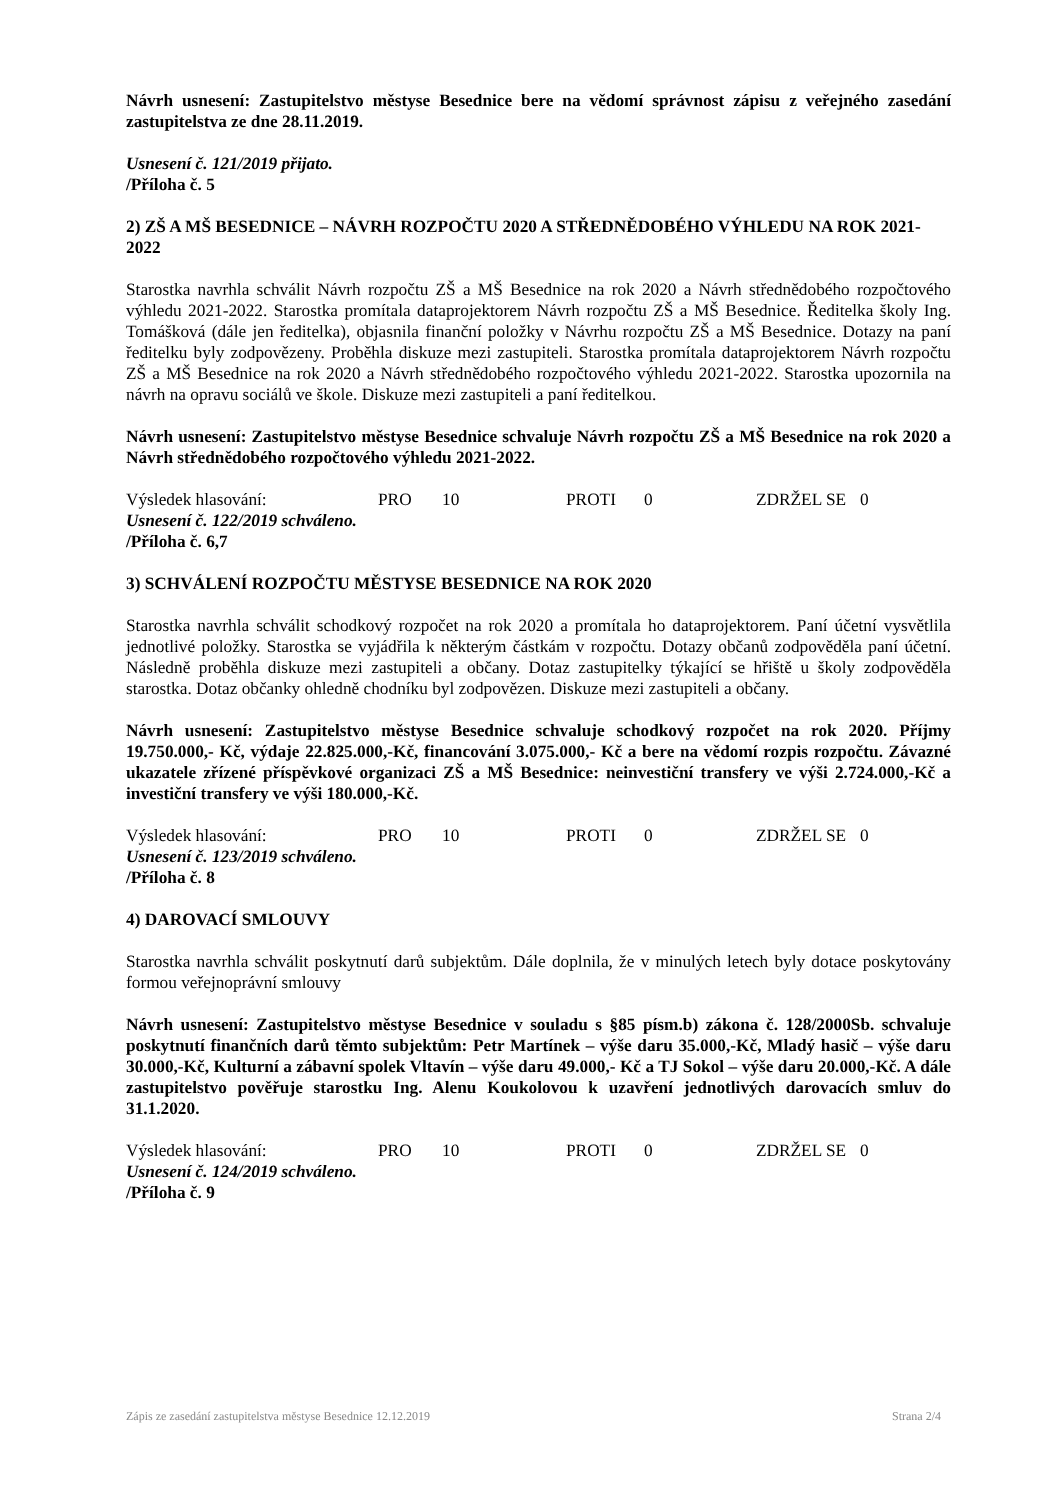Návrh usnesení: Zastupitelstvo městyse Besednice bere na vědomí správnost zápisu z veřejného zasedání zastupitelstva ze dne 28.11.2019.
Usnesení č. 121/2019 přijato.
/Příloha č. 5
2) ZŠ A MŠ BESEDNICE – NÁVRH ROZPOČTU 2020 A STŘEDNĚDOBÉHO VÝHLEDU NA ROK 2021-2022
Starostka navrhla schválit Návrh rozpočtu ZŠ a MŠ Besednice na rok 2020 a Návrh střednědobého rozpočtového výhledu 2021-2022. Starostka promítala dataprojektorem Návrh rozpočtu ZŠ a MŠ Besednice. Ředitelka školy Ing. Tomášková (dále jen ředitelka), objasnila finanční položky v Návrhu rozpočtu ZŠ a MŠ Besednice. Dotazy na paní ředitelku byly zodpovězeny. Proběhla diskuze mezi zastupiteli. Starostka promítala dataprojektorem Návrh rozpočtu ZŠ a MŠ Besednice na rok 2020 a Návrh střednědobého rozpočtového výhledu 2021-2022. Starostka upozornila na návrh na opravu sociálů ve škole. Diskuze mezi zastupiteli a paní ředitelkou.
Návrh usnesení: Zastupitelstvo městyse Besednice schvaluje Návrh rozpočtu ZŠ a MŠ Besednice na rok 2020 a Návrh střednědobého rozpočtového výhledu 2021-2022.
Výsledek hlasování: PRO 10 PROTI 0 ZDRŽEL SE 0
Usnesení č. 122/2019 schváleno.
/Příloha č. 6,7
3) SCHVÁLENÍ ROZPOČTU MĚSTYSE BESEDNICE NA ROK 2020
Starostka navrhla schválit schodkový rozpočet na rok 2020 a promítala ho dataprojektorem. Paní účetní vysvětlila jednotlivé položky. Starostka se vyjádřila k některým částkám v rozpočtu. Dotazy občanů zodpověděla paní účetní. Následně proběhla diskuze mezi zastupiteli a občany. Dotaz zastupitelky týkající se hřiště u školy zodpověděla starostka. Dotaz občanky ohledně chodníku byl zodpovězen. Diskuze mezi zastupiteli a občany.
Návrh usnesení: Zastupitelstvo městyse Besednice schvaluje schodkový rozpočet na rok 2020. Příjmy 19.750.000,- Kč, výdaje 22.825.000,-Kč, financování 3.075.000,- Kč a bere na vědomí rozpis rozpočtu. Závazné ukazatele zřízené příspěvkové organizaci ZŠ a MŠ Besednice: neinvestiční transfery ve výši 2.724.000,-Kč a investiční transfery ve výši 180.000,-Kč.
Výsledek hlasování: PRO 10 PROTI 0 ZDRŽEL SE 0
Usnesení č. 123/2019 schváleno.
/Příloha č. 8
4) DAROVACÍ SMLOUVY
Starostka navrhla schválit poskytnutí darů subjektům. Dále doplnila, že v minulých letech byly dotace poskytovány formou veřejnoprávní smlouvy
Návrh usnesení: Zastupitelstvo městyse Besednice v souladu s §85 písm.b) zákona č. 128/2000Sb. schvaluje poskytnutí finančních darů těmto subjektům: Petr Martínek – výše daru 35.000,-Kč, Mladý hasič – výše daru 30.000,-Kč, Kulturní a zábavní spolek Vltavín – výše daru 49.000,- Kč a TJ Sokol – výše daru 20.000,-Kč. A dále zastupitelstvo pověřuje starostku Ing. Alenu Koukolovou k uzavření jednotlivých darovacích smluv do 31.1.2020.
Výsledek hlasování: PRO 10 PROTI 0 ZDRŽEL SE 0
Usnesení č. 124/2019 schváleno.
/Příloha č. 9
Zápis ze zasedání zastupitelstva městyse Besednice 12.12.2019 Strana 2/4